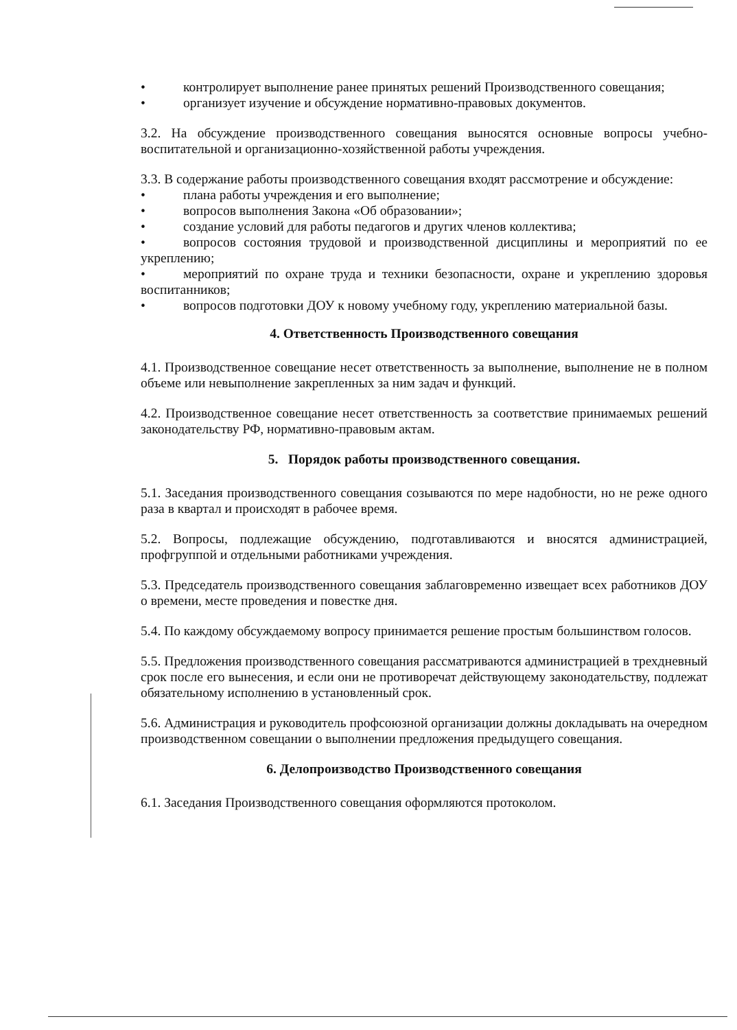• контролирует выполнение ранее принятых решений Производственного совещания;
• организует изучение и обсуждение нормативно-правовых документов.
3.2. На обсуждение производственного совещания выносятся основные вопросы учебно-воспитательной и организационно-хозяйственной работы учреждения.
3.3. В содержание работы производственного совещания входят рассмотрение и обсуждение:
• плана работы учреждения и его выполнение;
• вопросов выполнения Закона «Об образовании»;
• создание условий для работы педагогов и других членов коллектива;
• вопросов состояния трудовой и производственной дисциплины и мероприятий по ее укреплению;
• мероприятий по охране труда и техники безопасности, охране и укреплению здоровья воспитанников;
• вопросов подготовки ДОУ к новому учебному году, укреплению материальной базы.
4. Ответственность Производственного совещания
4.1. Производственное совещание несет ответственность за выполнение, выполнение не в полном объеме или невыполнение закрепленных за ним задач и функций.
4.2. Производственное совещание несет ответственность за соответствие принимаемых решений законодательству РФ, нормативно-правовым актам.
5. Порядок работы производственного совещания.
5.1. Заседания производственного совещания созываются по мере надобности, но не реже одного раза в квартал и происходят в рабочее время.
5.2. Вопросы, подлежащие обсуждению, подготавливаются и вносятся администрацией, профгруппой и отдельными работниками учреждения.
5.3. Председатель производственного совещания заблаговременно извещает всех работников ДОУ о времени, месте проведения и повестке дня.
5.4. По каждому обсуждаемому вопросу принимается решение простым большинством голосов.
5.5. Предложения производственного совещания рассматриваются администрацией в трехдневный срок после его вынесения, и если они не противоречат действующему законодательству, подлежат обязательному исполнению в установленный срок.
5.6. Администрация и руководитель профсоюзной организации должны докладывать на очередном производственном совещании о выполнении предложения предыдущего совещания.
6. Делопроизводство Производственного совещания
6.1. Заседания Производственного совещания оформляются протоколом.